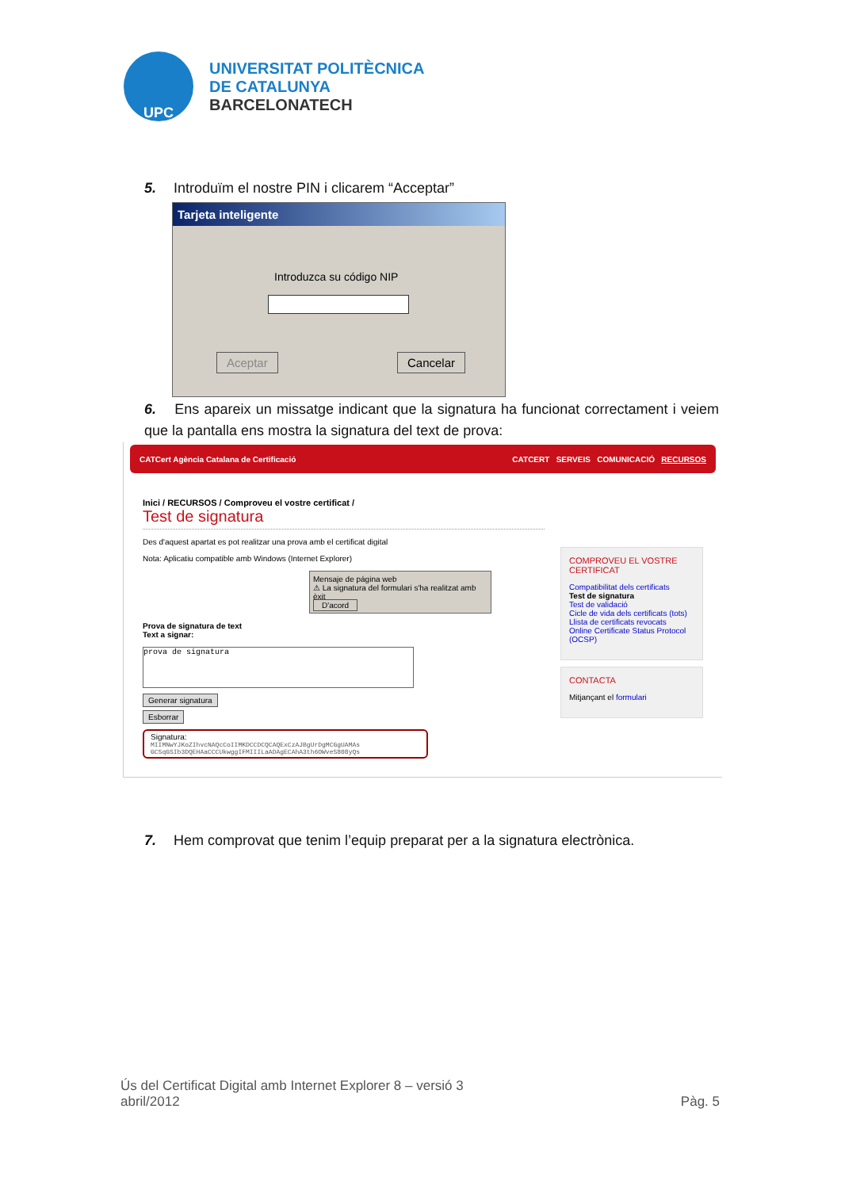UPC
UNIVERSITAT POLITÈCNICA
DE CATALUNYA
BARCELONATECH
5. Introduïm el nostre PIN i clicarem “Acceptar”
Tarjeta inteligente
Introduzca su código NIP
Aceptar Cancelar
6. Ens apareix un missatge indicant que la signatura ha funcionat correctament i veiem que la pantalla ens mostra la signatura del text de prova:
CATCert Agència Catalana de Certificació CATCERT SERVEIS COMUNICACIÓ RECURSOS
Inici / RECURSOS / Comproveu el vostre certificat /
Test de signatura
Des d'aquest apartat es pot realitzar una prova amb el certificat digital
Nota: Aplicatiu compatible amb Windows (Internet Explorer)
Mensaje de página web
⚠ La signatura del formulari s'ha realitzat amb èxit
D'acord
Prova de signatura de text
Text a signar:
prova de signatura
Generar signatura
Esborrar
Signatura:
MIIMNwYJKoZIhvcNAQcCoIIMKDCCDCQCAQExCzAJBgUrDgMCGgUAMAs
GCSqGSIb3DQEHAaCCCUkwggIFMIIILaADAgECAhA3th6OWveS808yQs
COMPROVEU EL VOSTRE CERTIFICAT
Compatibilitat dels certificats
Test de signatura
Test de validació
Cicle de vida dels certificats (tots)
Llista de certificats revocats
Online Certificate Status Protocol (OCSP)
CONTACTA
Mitjançant el formulari
7. Hem comprovat que tenim l’equip preparat per a la signatura electrònica.
Ús del Certificat Digital amb Internet Explorer 8 – versió 3
abril/2012 Pàg. 5